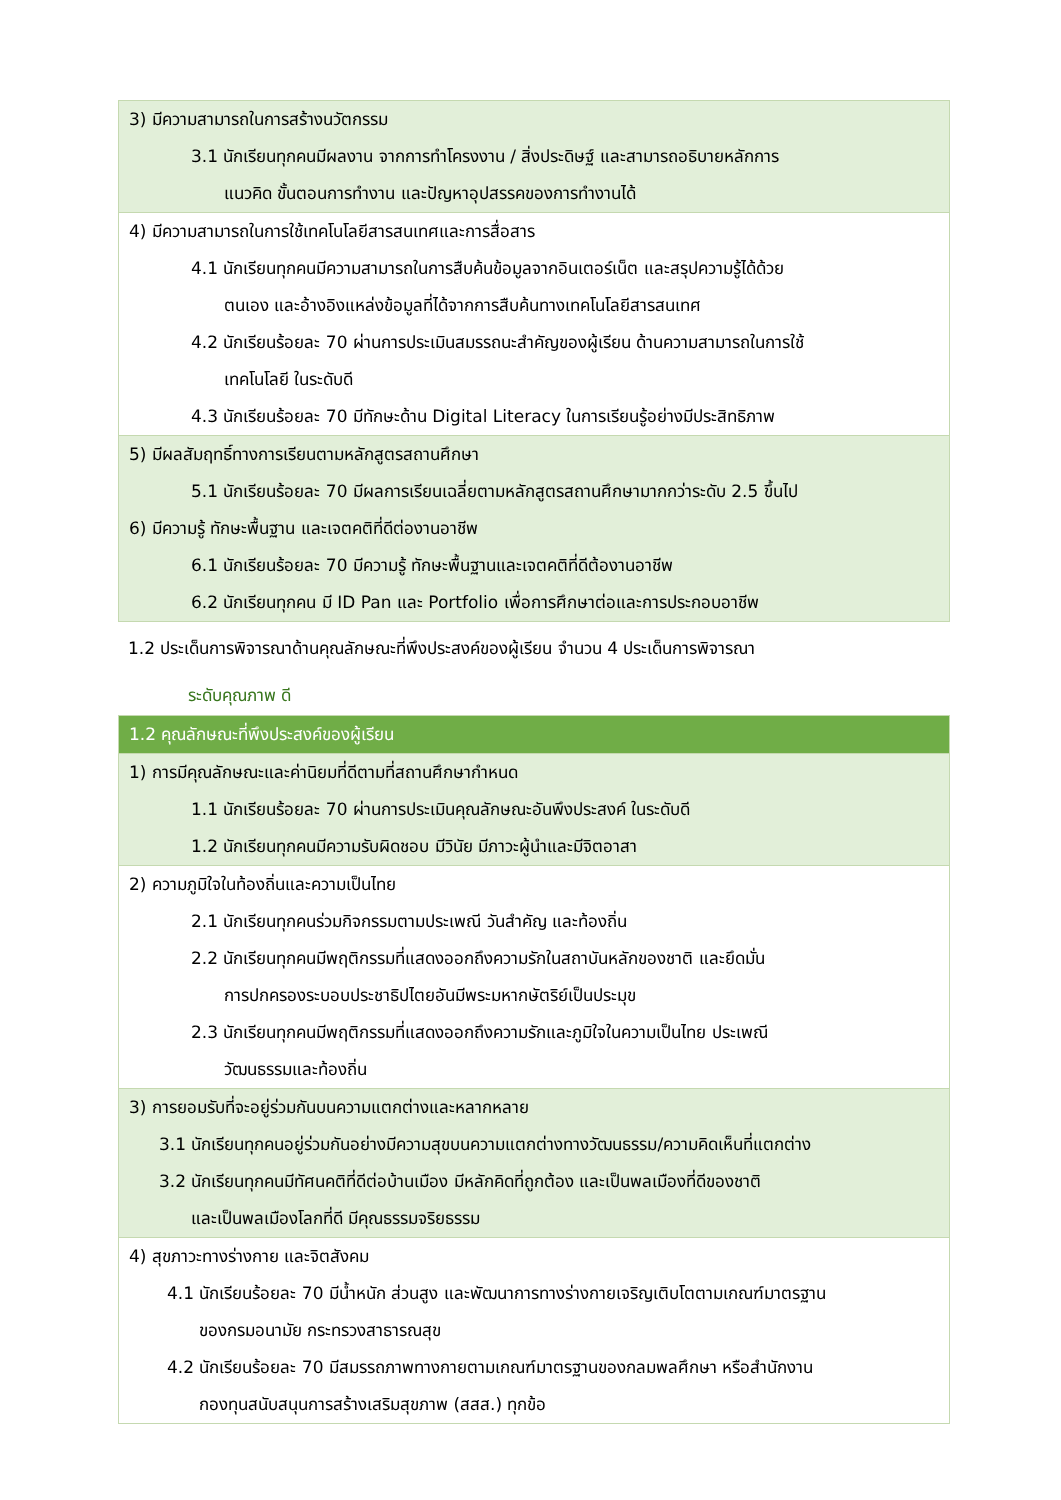| 3) มีความสามารถในการสร้างนวัตกรรม 3.1 นักเรียนทุกคนมีผลงาน จากการทำโครงงาน / สิ่งประดิษฐ์ และสามารถอธิบายหลักการ แนวคิด ขั้นตอนการทำงาน และปัญหาอุปสรรคของการทำงานได้ |
| 4) มีความสามารถในการใช้เทคโนโลยีสารสนเทศและการสื่อสาร 4.1 นักเรียนทุกคนมีความสามารถในการสืบค้นข้อมูลจากอินเตอร์เน็ต และสรุปความรู้ได้ด้วย ตนเอง และอ้างอิงแหล่งข้อมูลที่ได้จากการสืบค้นทางเทคโนโลยีสารสนเทศ 4.2 นักเรียนร้อยละ 70 ผ่านการประเมินสมรรถนะสำคัญของผู้เรียน ด้านความสามารถในการใช้ เทคโนโลยี ในระดับดี 4.3 นักเรียนร้อยละ 70 มีทักษะด้าน Digital Literacy ในการเรียนรู้อย่างมีประสิทธิภาพ |
| 5) มีผลสัมฤทธิ์ทางการเรียนตามหลักสูตรสถานศึกษา 5.1 นักเรียนร้อยละ 70 มีผลการเรียนเฉลี่ยตามหลักสูตรสถานศึกษามากกว่าระดับ 2.5 ขึ้นไป 6) มีความรู้ ทักษะพื้นฐาน และเจตคติที่ดีต่องานอาชีพ 6.1 นักเรียนร้อยละ 70 มีความรู้ ทักษะพื้นฐานและเจตคติที่ดีต้องานอาชีพ 6.2 นักเรียนทุกคน มี ID Pan และ Portfolio เพื่อการศึกษาต่อและการประกอบอาชีพ |
1.2 ประเด็นการพิจารณาด้านคุณลักษณะที่พึงประสงค์ของผู้เรียน จำนวน 4 ประเด็นการพิจารณา
ระดับคุณภาพ ดี
| 1.2 คุณลักษณะที่พึงประสงค์ของผู้เรียน |
| 1) การมีคุณลักษณะและค่านิยมที่ดีตามที่สถานศึกษากำหนด 1.1 นักเรียนร้อยละ 70 ผ่านการประเมินคุณลักษณะอันพึงประสงค์ ในระดับดี 1.2 นักเรียนทุกคนมีความรับผิดชอบ มีวินัย มีภาวะผู้นำและมีจิตอาสา |
| 2) ความภูมิใจในท้องถิ่นและความเป็นไทย 2.1 นักเรียนทุกคนร่วมกิจกรรมตามประเพณี วันสำคัญ และท้องถิ่น 2.2 นักเรียนทุกคนมีพฤติกรรมที่แสดงออกถึงความรักในสถาบันหลักของชาติ และยึดมั่น การปกครองระบอบประชาธิปไตยอันมีพระมหากษัตริย์เป็นประมุข 2.3 นักเรียนทุกคนมีพฤติกรรมที่แสดงออกถึงความรักและภูมิใจในความเป็นไทย ประเพณี วัฒนธรรมและท้องถิ่น |
| 3) การยอมรับที่จะอยู่ร่วมกันบนความแตกต่างและหลากหลาย 3.1 นักเรียนทุกคนอยู่ร่วมกันอย่างมีความสุขบนความแตกต่างทางวัฒนธรรม/ความคิดเห็นที่แตกต่าง 3.2 นักเรียนทุกคนมีทัศนคติที่ดีต่อบ้านเมือง มีหลักคิดที่ถูกต้อง และเป็นพลเมืองที่ดีของชาติ และเป็นพลเมืองโลกที่ดี มีคุณธรรมจริยธรรม |
| 4) สุขภาวะทางร่างกาย และจิตสังคม 4.1 นักเรียนร้อยละ 70 มีน้ำหนัก ส่วนสูง และพัฒนาการทางร่างกายเจริญเติบโตตามเกณฑ์มาตรฐาน ของกรมอนามัย กระทรวงสาธารณสุข 4.2 นักเรียนร้อยละ 70 มีสมรรถภาพทางกายตามเกณฑ์มาตรฐานของกลมพลศึกษา หรือสำนักงาน กองทุนสนับสนุนการสร้างเสริมสุขภาพ (สสส.) ทุกข้อ |